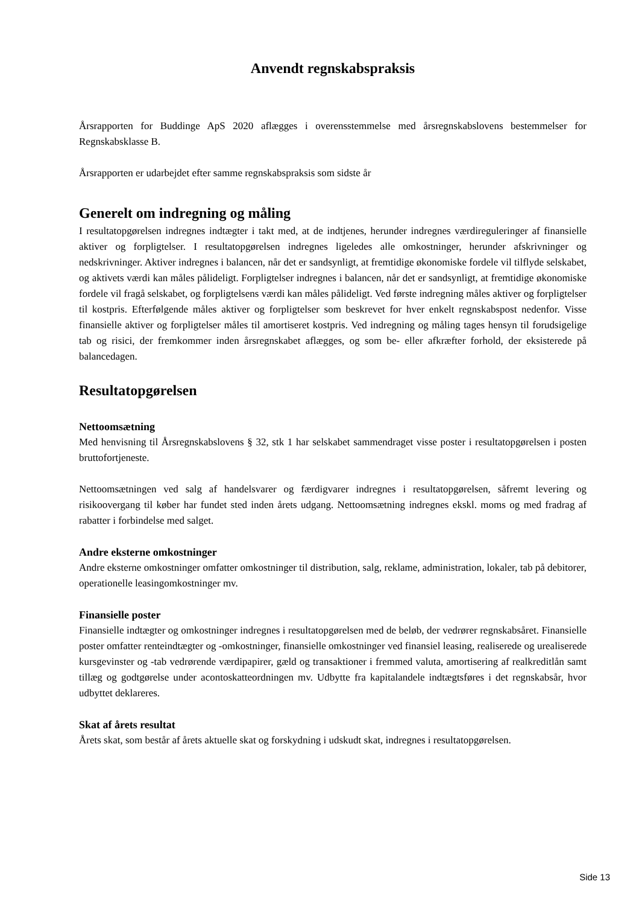Anvendt regnskabspraksis
Årsrapporten for Buddinge ApS 2020 aflægges i overensstemmelse med årsregnskabslovens bestemmelser for Regnskabsklasse B.
Årsrapporten er udarbejdet efter samme regnskabspraksis som sidste år
Generelt om indregning og måling
I resultatopgørelsen indregnes indtægter i takt med, at de indtjenes, herunder indregnes værdireguleringer af finansielle aktiver og forpligtelser. I resultatopgørelsen indregnes ligeledes alle omkostninger, herunder afskrivninger og nedskrivninger. Aktiver indregnes i balancen, når det er sandsynligt, at fremtidige økonomiske fordele vil tilflyde selskabet, og aktivets værdi kan måles pålideligt. Forpligtelser indregnes i balancen, når det er sandsynligt, at fremtidige økonomiske fordele vil fragå selskabet, og forpligtelsens værdi kan måles pålideligt. Ved første indregning måles aktiver og forpligtelser til kostpris. Efterfølgende måles aktiver og forpligtelser som beskrevet for hver enkelt regnskabspost nedenfor. Visse finansielle aktiver og forpligtelser måles til amortiseret kostpris. Ved indregning og måling tages hensyn til forudsigelige tab og risici, der fremkommer inden årsregnskabet aflægges, og som be- eller afkræfter forhold, der eksisterede på balancedagen.
Resultatopgørelsen
Nettoomsætning
Med henvisning til Årsregnskabslovens § 32, stk 1 har selskabet sammendraget visse poster i resultatopgørelsen i posten bruttofortjeneste.
Nettoomsætningen ved salg af handelsvarer og færdigvarer indregnes i resultatopgørelsen, såfremt levering og risikoovergang til køber har fundet sted inden årets udgang. Nettoomsætning indregnes ekskl. moms og med fradrag af rabatter i forbindelse med salget.
Andre eksterne omkostninger
Andre eksterne omkostninger omfatter omkostninger til distribution, salg, reklame, administration, lokaler, tab på debitorer, operationelle leasingomkostninger mv.
Finansielle poster
Finansielle indtægter og omkostninger indregnes i resultatopgørelsen med de beløb, der vedrører regnskabsåret. Finansielle poster omfatter renteindtægter og -omkostninger, finansielle omkostninger ved finansiel leasing, realiserede og urealiserede kursgevinster og -tab vedrørende værdipapirer, gæld og transaktioner i fremmed valuta, amortisering af realkreditlån samt tillæg og godtgørelse under acontoskatteordningen mv. Udbytte fra kapitalandele indtægtsføres i det regnskabsår, hvor udbyttet deklareres.
Skat af årets resultat
Årets skat, som består af årets aktuelle skat og forskydning i udskudt skat, indregnes i resultatopgørelsen.
Side 13